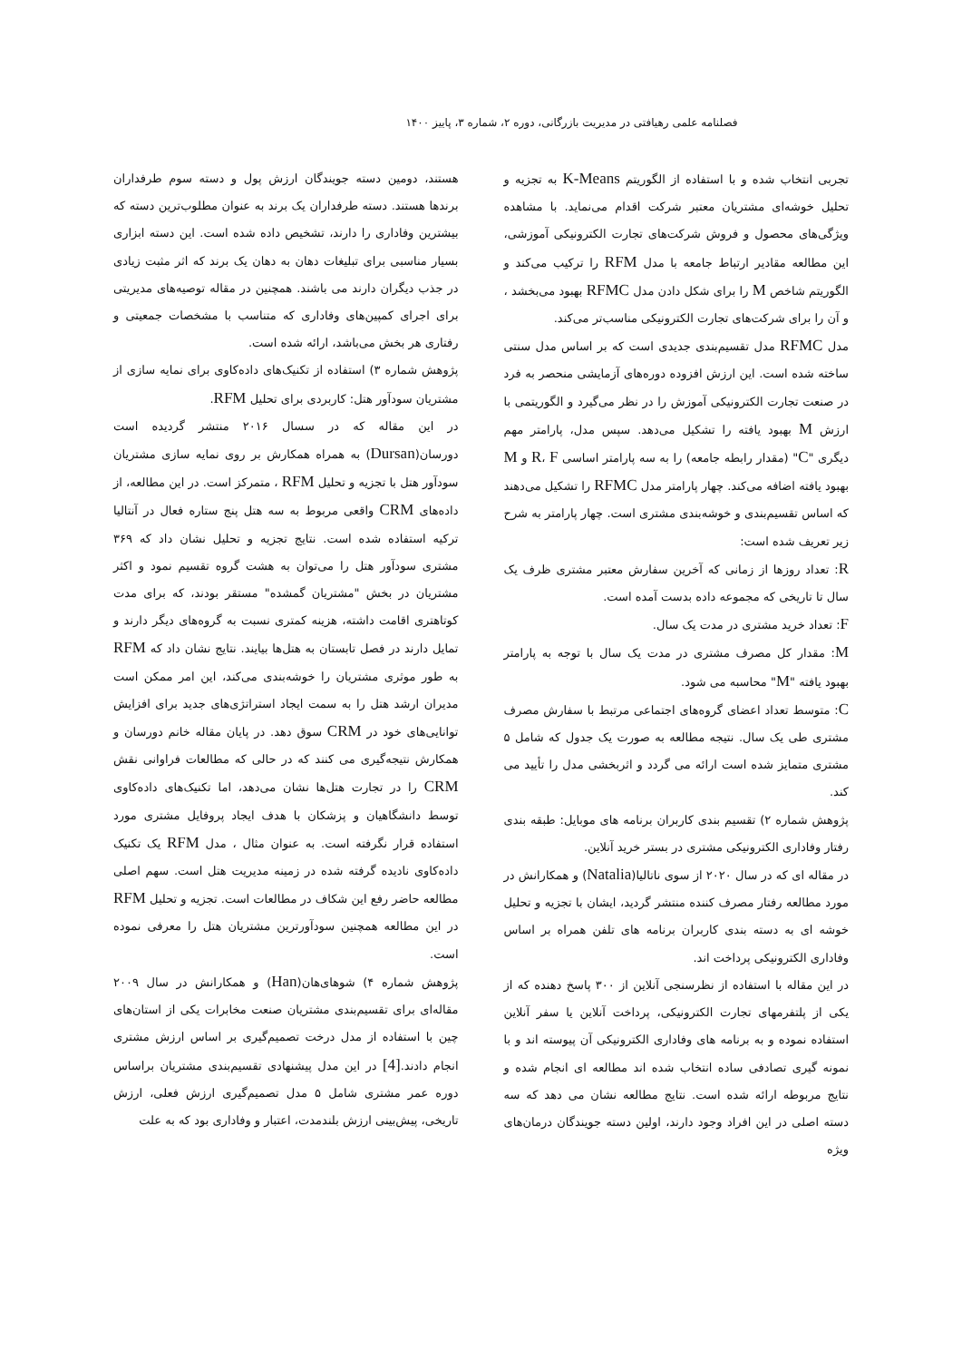فصلنامه علمی رهیافتی در مدیریت بازرگانی، دوره ۲، شماره ۳، پاییز ۱۴۰۰
تجربی انتخاب شده و با استفاده از الگوریتم K-Means به تجزیه و تحلیل خوشه‌ای مشتریان معتبر شرکت اقدام می‌نماید. با مشاهده ویژگی‌های محصول و فروش شرکت‌های تجارت الکترونیکی آموزشی، این مطالعه مقادیر ارتباط جامعه با مدل RFM را ترکیب می‌کند و الگوریتم شاخص M را برای شکل دادن مدل RFMC بهبود می‌بخشد ، و آن را برای شرکت‌های تجارت الکترونیکی مناسب‌تر می‌کند.
مدل RFMC مدل تقسیم‌بندی جدیدی است که بر اساس مدل سنتی ساخته شده است. این ارزش افزوده دوره‌های آزمایشی منحصر به فرد در صنعت تجارت الکترونیکی آموزش را در نظر می‌گیرد و الگوریتمی با ارزش M بهبود یافته را تشکیل می‌دهد. سپس مدل، پارامتر مهم دیگری "C" (مقدار رابطه جامعه) را به سه پارامتر اساسی R، F و M بهبود یافته اضافه می‌کند. چهار پارامتر مدل RFMC را تشکیل می‌دهند که اساس تقسیم‌بندی و خوشه‌بندی مشتری است. چهار پارامتر به شرح زیر تعریف شده است:
R: تعداد روزها از زمانی که آخرین سفارش معتبر مشتری ظرف یک سال تا تاریخی که مجموعه داده بدست آمده است.
F: تعداد خرید مشتری در مدت یک سال.
M: مقدار کل مصرف مشتری در مدت یک سال با توجه به پارامتر بهبود یافته "M" محاسبه می شود.
C: متوسط تعداد اعضای گروه‌های اجتماعی مرتبط با سفارش مصرف مشتری طی یک سال. نتیجه مطالعه به صورت یک جدول که شامل ۵ مشتری متمایز شده است ارائه می گردد و اثربخشی مدل را تأیید می کند.
پژوهش شماره ۲) تقسیم بندی کاربران برنامه های موبایل: طبقه بندی رفتار وفاداری الکترونیکی مشتری در بستر خرید آنلاین.
در مقاله ای که در سال ۲۰۲۰ از سوی ناتالیا(Natalia) و همکارانش در مورد مطالعه رفتار مصرف کننده منتشر گردید، ایشان با تجزیه و تحلیل خوشه ای به دسته بندی کاربران برنامه های تلفن همراه بر اساس وفاداری الکترونیکی پرداخت اند.
در این مقاله با استفاده از نظرسنجی آنلاین از ۳۰۰ پاسخ دهنده که از یکی از پلتفرمهای تجارت الکترونیکی، پرداخت آنلاین یا سفر آنلاین استفاده نموده و به برنامه های وفاداری الکترونیکی آن پیوسته اند و با نمونه گیری تصادفی ساده انتخاب شده اند مطالعه ای انجام شده و نتایج مربوطه ارائه شده است. نتایج مطالعه نشان می دهد که سه دسته اصلی در این افراد وجود دارند، اولین دسته جویندگان درمان‌های ویژه
هستند، دومین دسته جویندگان ارزش پول و دسته سوم طرفداران برندها هستند. دسته طرفداران یک برند به عنوان مطلوب‌ترین دسته که بیشترین وفاداری را دارند، تشخیص داده شده است. این دسته ابزاری بسیار مناسبی برای تبلیغات دهان به دهان یک برند که اثر مثبت زیادی در جذب دیگران دارند می باشند. همچنین در مقاله توصیه‌های مدیریتی برای اجرای کمپین‌های وفاداری که متناسب با مشخصات جمعیتی و رفتاری هر بخش می‌باشد، ارائه شده است.
پژوهش شماره ۳) استفاده از تکنیک‌های داده‌کاوی برای نمایه سازی از مشتریان سودآور هتل: کاربردی برای تحلیل RFM.
در این مقاله که در سسال ۲۰۱۶ منتشر گردیده است دورسان(Dursan) به همراه همکارش بر روی نمایه سازی مشتریان سودآور هتل با تجزیه و تحلیل RFM ، متمرکز است. در این مطالعه، از داده‌های CRM واقعی مربوط به سه هتل پنج ستاره فعال در آنتالیا ترکیه استفاده شده است. نتایج تجزیه و تحلیل نشان داد که ۳۶۹ مشتری سودآور هتل را می‌توان به هشت گروه تقسیم نمود و اکثر مشتریان در بخش "مشتریان گمشده" مستقر بودند، که برای مدت کوتاهتری اقامت داشته، هزینه کمتری نسبت به گروه‌های دیگر دارند و تمایل دارند در فصل تابستان به هتل‌ها بیایند. نتایج نشان داد که RFM به طور موثری مشتریان را خوشه‌بندی می‌کند، این امر ممکن است مدیران ارشد هتل را به سمت ایجاد استراتژی‌های جدید برای افزایش توانایی‌های خود در CRM سوق دهد. در پایان مقاله خانم دورسان و همکارش نتیجه‌گیری می کنند که در حالی که مطالعات فراوانی نقش CRM را در تجارت هتل‌ها نشان می‌دهد، اما تکنیک‌های داده‌کاوی توسط دانشگاهیان و پزشکان با هدف ایجاد پروفایل مشتری مورد استفاده قرار نگرفته است. به عنوان مثال ، مدل RFM یک تکنیک داده‌کاوی نادیده گرفته شده در زمینه مدیریت هتل است. سهم اصلی مطالعه حاضر رفع این شکاف در مطالعات است. تجزیه و تحلیل RFM در این مطالعه همچنین سودآورترین مشتریان هتل را معرفی نموده است.
پژوهش شماره ۴) شوهای‌هان(Han) و همکارانش در سال ۲۰۰۹ مقاله‌ای برای تقسیم‌بندی مشتریان صنعت مخابرات یکی از استان‌های چین با استفاده از مدل درخت تصمیم‌گیری بر اساس ارزش مشتری انجام دادند.[4] در این مدل پیشنهادی تقسیم‌بندی مشتریان براساس دوره عمر مشتری شامل ۵ مدل تصمیم‌گیری ارزش فعلی، ارزش تاریخی، پیش‌بینی ارزش بلندمدت، اعتبار و وفاداری بود که به علت